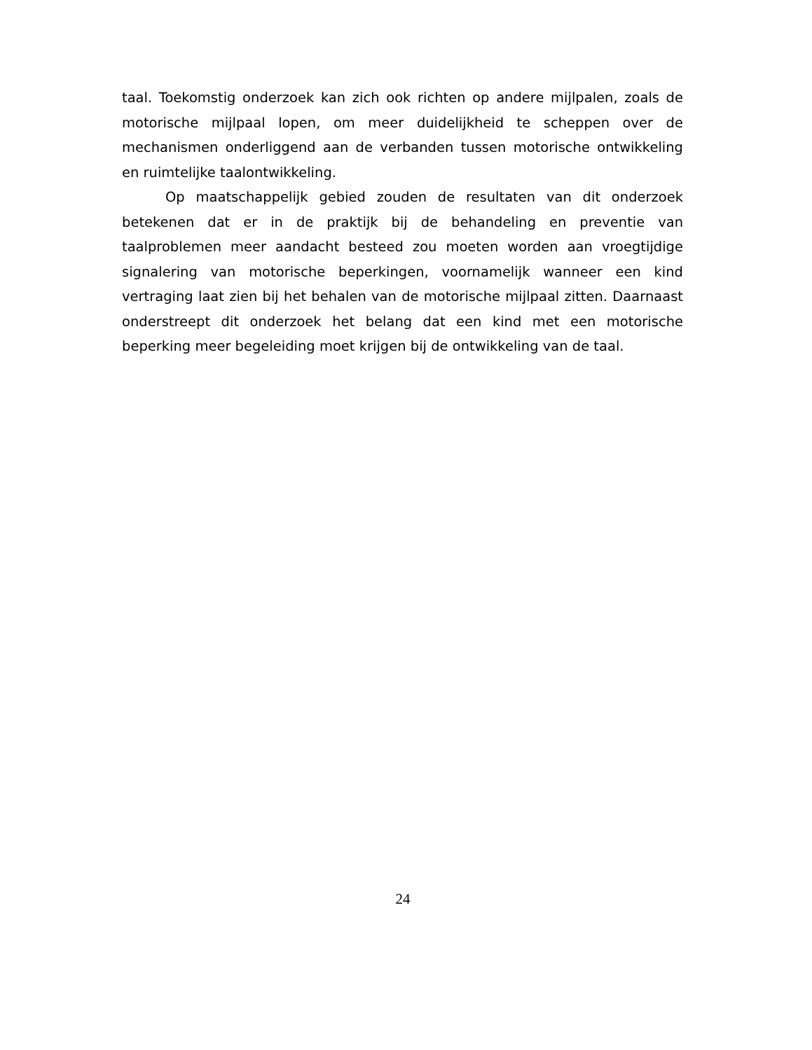taal. Toekomstig onderzoek kan zich ook richten op andere mijlpalen, zoals de motorische mijlpaal lopen, om meer duidelijkheid te scheppen over de mechanismen onderliggend aan de verbanden tussen motorische ontwikkeling en ruimtelijke taalontwikkeling.
Op maatschappelijk gebied zouden de resultaten van dit onderzoek betekenen dat er in de praktijk bij de behandeling en preventie van taalproblemen meer aandacht besteed zou moeten worden aan vroegtijdige signalering van motorische beperkingen, voornamelijk wanneer een kind vertraging laat zien bij het behalen van de motorische mijlpaal zitten. Daarnaast onderstreept dit onderzoek het belang dat een kind met een motorische beperking meer begeleiding moet krijgen bij de ontwikkeling van de taal.
24